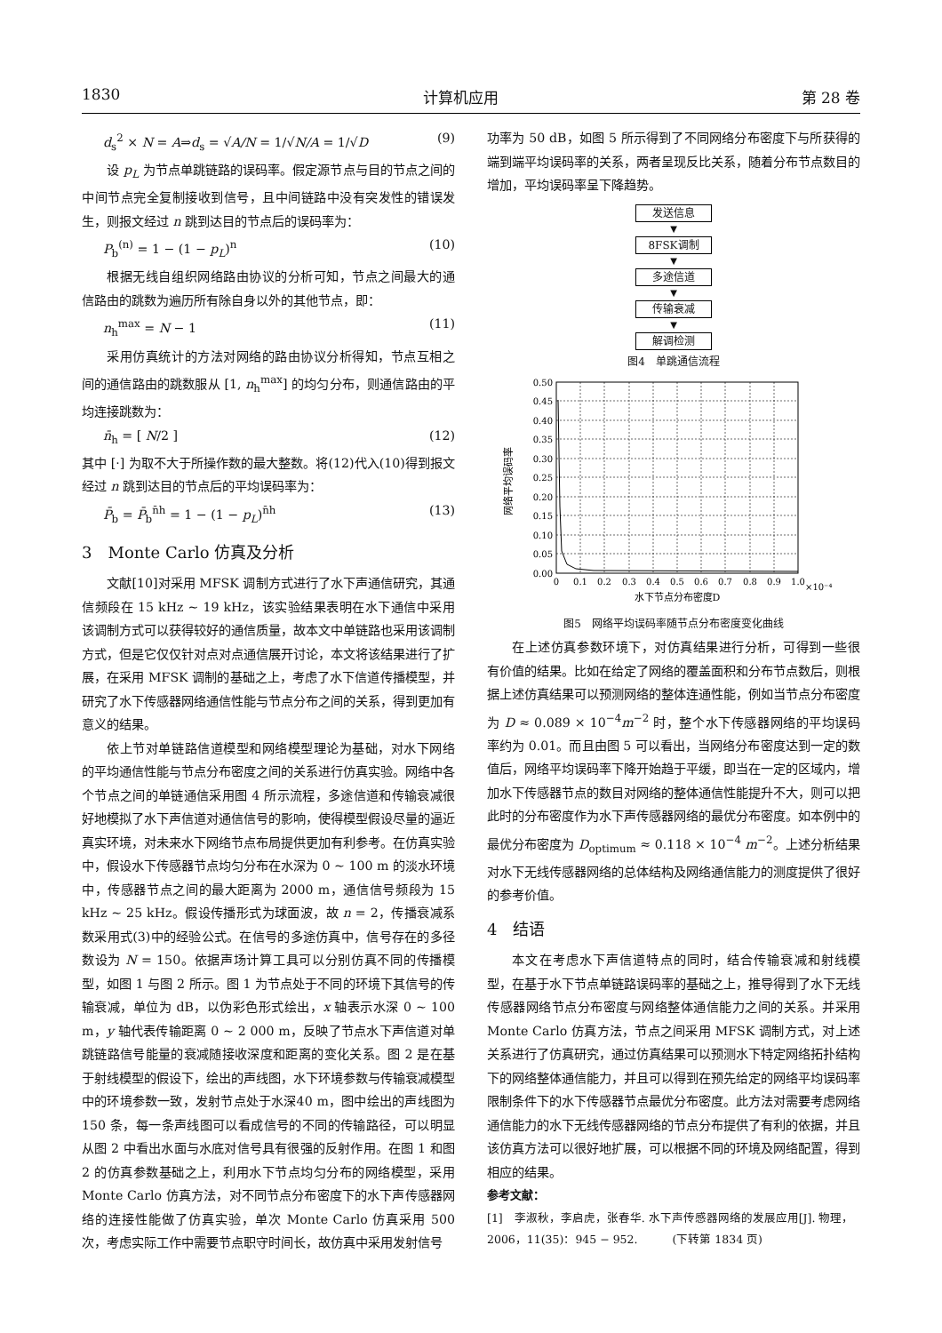1830 计算机应用 第 28 卷
d<sub>s</sub><sup>2</sup> × N = A⇒d<sub>s</sub> = √A/N = 1/√N/A = 1/√D (9)
设 p<sub>L</sub> 为节点单跳链路的误码率。假定源节点与目的节点之间的中间节点完全复制接收到信号，且中间链路中没有突发性的错误发生，则报文经过 n 跳到达目的节点后的误码率为：
P<sub>b</sub><sup>(n)</sup> = 1 − (1 − p<sub>L</sub>)<sup>n</sup> (10)
根据无线自组织网络路由协议的分析可知，节点之间最大的通信路由的跳数为遍历所有除自身以外的其他节点，即：
n<sub>h</sub><sup>max</sup> = N − 1 (11)
采用仿真统计的方法对网络的路由协议分析得知，节点互相之间的通信路由的跳数服从 [1, n<sub>h</sub><sup>max</sup>] 的均匀分布，则通信路由的平均连接跳数为：
n̄<sub>h</sub> = [ N/2 ] (12)
其中 [·] 为取不大于所操作数的最大整数。将(12)代入(10)得到报文经过 n 跳到达目的节点后的平均误码率为：
P̄<sub>b</sub> = P̄<sub>b</sub><sup>n̄h</sup> = 1 − (1 − p<sub>L</sub>)<sup>n̄h</sup> (13)
3　Monte Carlo 仿真及分析
文献[10]对采用 MFSK 调制方式进行了水下声通信研究，其通信频段在 15 kHz ~ 19 kHz，该实验结果表明在水下通信中采用该调制方式可以获得较好的通信质量，故本文中单链路也采用该调制方式，但是它仅仅针对点对点通信展开讨论，本文将该结果进行了扩展，在采用 MFSK 调制的基础之上，考虑了水下信道传播模型，并研究了水下传感器网络通信性能与节点分布之间的关系，得到更加有意义的结果。
依上节对单链路信道模型和网络模型理论为基础，对水下网络的平均通信性能与节点分布密度之间的关系进行仿真实验。网络中各个节点之间的单链通信采用图 4 所示流程，多途信道和传输衰减很好地模拟了水下声信道对通信信号的影响，使得模型假设尽量的逼近真实环境，对未来水下网络节点布局提供更加有利参考。在仿真实验中，假设水下传感器节点均匀分布在水深为 0 ~ 100 m 的淡水环境中，传感器节点之间的最大距离为 2000 m，通信信号频段为 15 kHz ~ 25 kHz。假设传播形式为球面波，故 n = 2，传播衰减系数采用式(3)中的经验公式。在信号的多途仿真中，信号存在的多径数设为 N = 150。依据声场计算工具可以分别仿真不同的传播模型，如图 1 与图 2 所示。图 1 为节点处于不同的环境下其信号的传输衰减，单位为 dB，以伪彩色形式绘出，x 轴表示水深 0 ~ 100 m，y 轴代表传输距离 0 ~ 2 000 m，反映了节点水下声信道对单跳链路信号能量的衰减随接收深度和距离的变化关系。图 2 是在基于射线模型的假设下，绘出的声线图，水下环境参数与传输衰减模型中的环境参数一致，发射节点处于水深40 m，图中绘出的声线图为 150 条，每一条声线图可以看成信号的不同的传输路径，可以明显从图 2 中看出水面与水底对信号具有很强的反射作用。在图 1 和图 2 的仿真参数基础之上，利用水下节点均匀分布的网络模型，采用 Monte Carlo 仿真方法，对不同节点分布密度下的水下声传感器网络的连接性能做了仿真实验，单次 Monte Carlo 仿真采用 500 次，考虑实际工作中需要节点职守时间长，故仿真中采用发射信号
功率为 50 dB，如图 5 所示得到了不同网络分布密度下与所获得的端到端平均误码率的关系，两者呈现反比关系，随着分布节点数目的增加，平均误码率呈下降趋势。
发送信息
▼
8FSK调制
▼
多途信道
▼
传输衰减
▼
解调检测
图4　单跳通信流程
0.50
0.45
0.40
0.35
0.30
0.25
0.20
0.15
0.10
0.05
0.00
0
0.1
0.2
0.3
0.4
0.5
0.6
0.7
0.8
0.9
1.0
×10⁻⁴
水下节点分布密度D
网络平均误码率
图5　网络平均误码率随节点分布密度变化曲线
在上述仿真参数环境下，对仿真结果进行分析，可得到一些很有价值的结果。比如在给定了网络的覆盖面积和分布节点数后，则根据上述仿真结果可以预测网络的整体连通性能，例如当节点分布密度为 D ≈ 0.089 × 10<sup>−4</sup>m<sup>−2</sup> 时，整个水下传感器网络的平均误码率约为 0.01。而且由图 5 可以看出，当网络分布密度达到一定的数值后，网络平均误码率下降开始趋于平缓，即当在一定的区域内，增加水下传感器节点的数目对网络的整体通信性能提升不大，则可以把此时的分布密度作为水下声传感器网络的最优分布密度。如本例中的最优分布密度为 D<sub>optimum</sub> ≈ 0.118 × 10<sup>−4</sup> m<sup>−2</sup>。上述分析结果对水下无线传感器网络的总体结构及网络通信能力的测度提供了很好的参考价值。
4　结语
本文在考虑水下声信道特点的同时，结合传输衰减和射线模型，在基于水下节点单链路误码率的基础之上，推导得到了水下无线传感器网络节点分布密度与网络整体通信能力之间的关系。并采用 Monte Carlo 仿真方法，节点之间采用 MFSK 调制方式，对上述关系进行了仿真研究，通过仿真结果可以预测水下特定网络拓扑结构下的网络整体通信能力，并且可以得到在预先给定的网络平均误码率限制条件下的水下传感器节点最优分布密度。此方法对需要考虑网络通信能力的水下无线传感器网络的节点分布提供了有利的依据，并且该仿真方法可以很好地扩展，可以根据不同的环境及网络配置，得到相应的结果。
参考文献：
[1]　李淑秋，李启虎，张春华. 水下声传感器网络的发展应用[J]. 物理，2006，11(35)：945 − 952.　　　(下转第 1834 页)